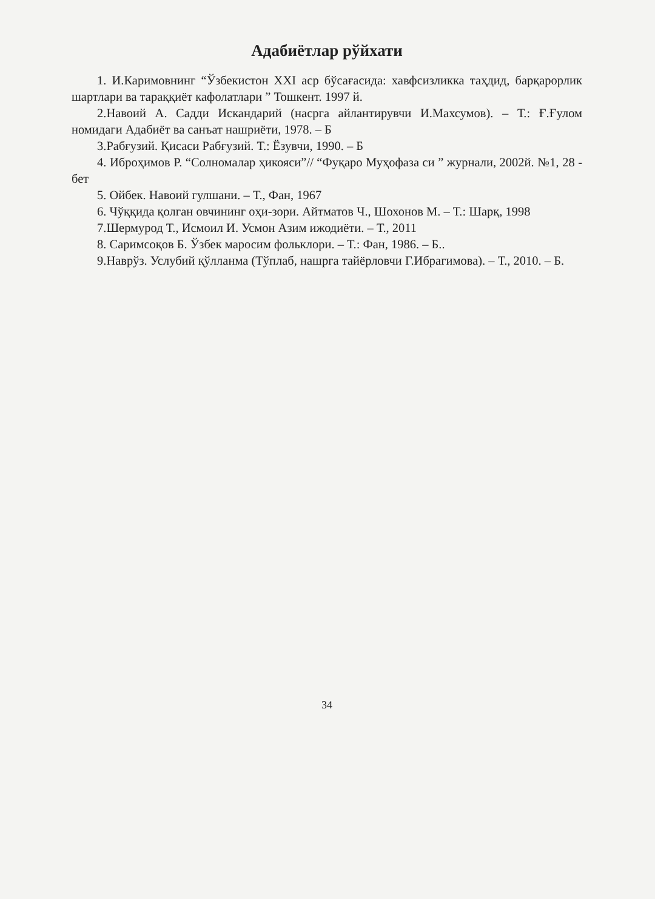Адабиётлар рўйхати
1. И.Каримовнинг “Ўзбекистон XXI аср бўсағасида: хавфсизликка таҳдид, барқарорлик шартлари ва тараққиёт кафолатлари ” Тошкент. 1997 й.
2.Навоий А. Садди Искандарий (насрга айлантирувчи И.Махсумов). – Т.: Ғ.Ғулом номидаги Адабиёт ва санъат нашриёти, 1978. – Б
3.Рабғузий. Қисаси Рабғузий. Т.: Ёзувчи, 1990. – Б
4. Иброҳимов Р. “Солномалар ҳикояси”// “Фуқаро Муҳофаза си ” журнали, 2002й. №1, 28 - бет
5. Ойбек. Навоий гулшани. – Т., Фан, 1967
6. Чўққида қолган овчининг оҳи-зори. Айтматов Ч., Шохонов М. – Т.: Шарқ, 1998
7.Шермурод Т., Исмоил И. Усмон Азим ижодиёти. – Т., 2011
8. Саримсоқов Б. Ўзбек маросим фольклори. – Т.: Фан, 1986. – Б..
9.Наврўз. Услубий қўлланма (Тўплаб, нашрга тайёрловчи Г.Ибрагимова). – Т., 2010. – Б.
34